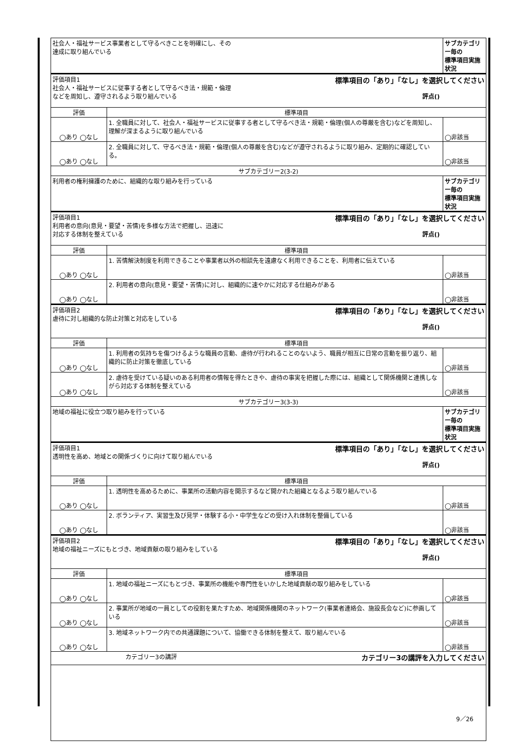| 社会人・福祉サービス事業者として守るべきことを明確にし、その 達成に取り組んでいる | | サブカテゴリー毎の 標準項目実施状況 |
| 評価項目1 標準項目の「あり」「なし」を選択してください 社会人・福祉サービスに従事する者として守るべき法・規範・倫理 などを周知し、遵守されるよう取り組んでいる 評点() | | |
| 評価 | 標準項目 | |
| ◯あり ◯なし | 1. 全職員に対して、社会人・福祉サービスに従事する者として守るべき法・規範・倫理(個人の尊厳を含む)などを周知し、理解が深まるように取り組んでいる | ◯非該当 |
| ◯あり ◯なし | 2. 全職員に対して、守るべき法・規範・倫理(個人の尊厳を含む)などが遵守されるように取り組み、定期的に確認している。 | ◯非該当 |
| サブカテゴリー2(3-2) | | |
| 利用者の権利擁護のために、組織的な取り組みを行っている | | サブカテゴリー毎の 標準項目実施状況 |
| 評価項目1 標準項目の「あり」「なし」を選択してください 利用者の意向(意見・要望・苦情)を多様な方法で把握し、迅速に 対応する体制を整えている 評点() | | |
| 評価 | 標準項目 | |
| ◯あり ◯なし | 1. 苦情解決制度を利用できることや事業者以外の相談先を遠慮なく利用できることを、利用者に伝えている | ◯非該当 |
| ◯あり ◯なし | 2. 利用者の意向(意見・要望・苦情)に対し、組織的に速やかに対応する仕組みがある | ◯非該当 |
| 評価項目2 標準項目の「あり」「なし」を選択してください 虐待に対し組織的な防止対策と対応をしている 評点() | | |
| 評価 | 標準項目 | |
| ◯あり ◯なし | 1. 利用者の気持ちを傷つけるような職員の言動、虐待が行われることのないよう、職員が相互に日常の言動を振り返り、組織的に防止対策を徹底している | ◯非該当 |
| ◯あり ◯なし | 2. 虐待を受けている疑いのある利用者の情報を得たときや、虐待の事実を把握した際には、組織として関係機関と連携しながら対応する体制を整えている | ◯非該当 |
| サブカテゴリー3(3-3) | | |
| 地域の福祉に役立つ取り組みを行っている | | サブカテゴリー毎の 標準項目実施状況 |
| 評価項目1 標準項目の「あり」「なし」を選択してください 透明性を高め、地域との関係づくりに向けて取り組んでいる 評点() | | |
| 評価 | 標準項目 | |
| ◯あり ◯なし | 1. 透明性を高めるために、事業所の活動内容を開示するなど開かれた組織となるよう取り組んでいる | ◯非該当 |
| ◯あり ◯なし | 2. ボランティア、実習生及び見学・体験する小・中学生などの受け入れ体制を整備している | ◯非該当 |
| 評価項目2 標準項目の「あり」「なし」を選択してください 地域の福祉ニーズにもとづき、地域貢献の取り組みをしている 評点() | | |
| 評価 | 標準項目 | |
| ◯あり ◯なし | 1. 地域の福祉ニーズにもとづき、事業所の機能や専門性をいかした地域貢献の取り組みをしている | ◯非該当 |
| ◯あり ◯なし | 2. 事業所が地域の一員としての役割を果たすため、地域関係機関のネットワーク(事業者連絡会、施設長会など)に参画している | ◯非該当 |
| ◯あり ◯なし | 3. 地域ネットワーク内での共通課題について、協働できる体制を整えて、取り組んでいる | ◯非該当 |
| カテゴリー3の講評 カテゴリー3の講評を入力してください | | |
9／26